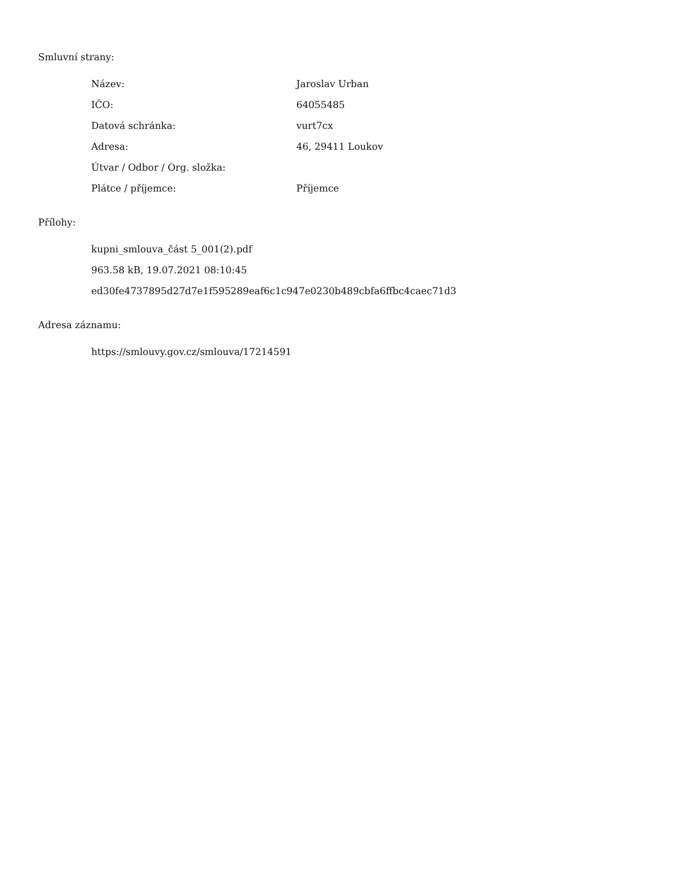Smluvní strany:
| Název: | Jaroslav Urban |
| IČO: | 64055485 |
| Datová schránka: | vurt7cx |
| Adresa: | 46, 29411 Loukov |
| Útvar / Odbor / Org. složka: | |
| Plátce / příjemce: | Příjemce |
Přílohy:
kupni_smlouva_část 5_001(2).pdf
963.58 kB, 19.07.2021 08:10:45
ed30fe4737895d27d7e1f595289eaf6c1c947e0230b489cbfa6ffbc4caec71d3
Adresa záznamu:
https://smlouvy.gov.cz/smlouva/17214591